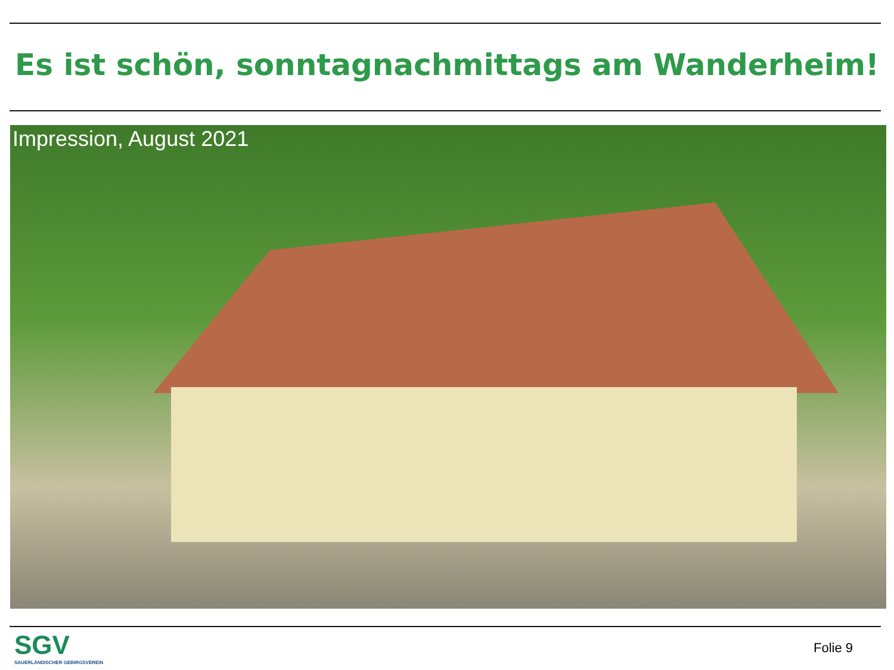Es ist schön, sonntagnachmittags am Wanderheim!
Impression, August 2021
SGV
SAUERLÄNDISCHER GEBIRGSVEREIN
Folie 9